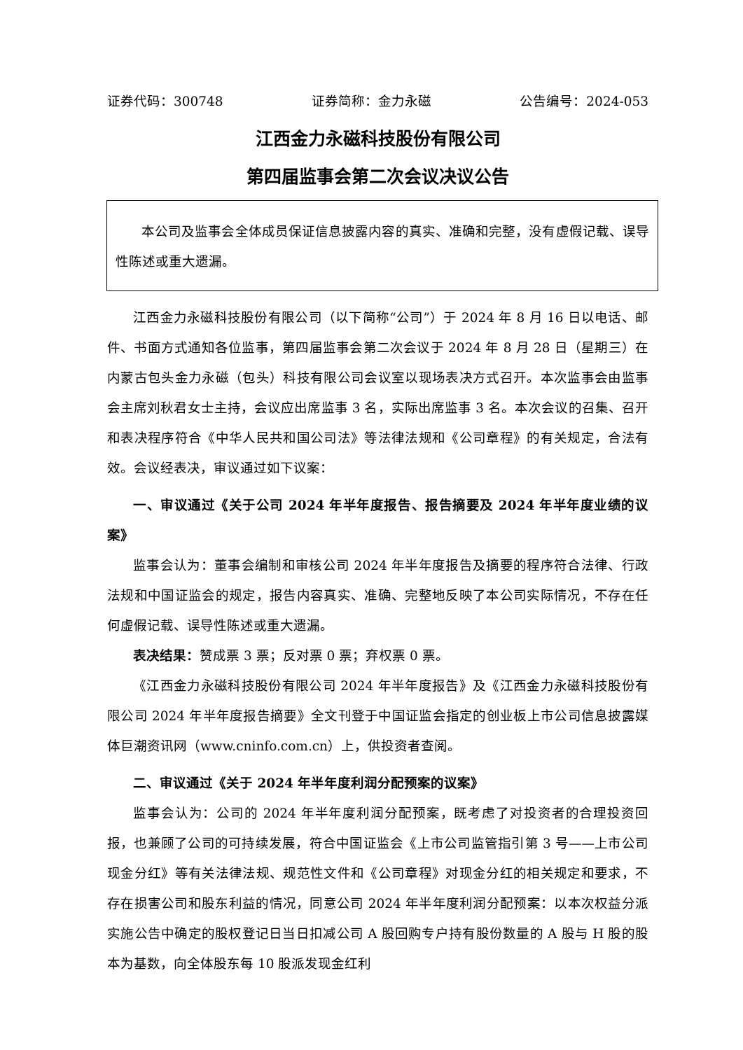证券代码：300748 证券简称：金力永磁 公告编号：2024-053
江西金力永磁科技股份有限公司
第四届监事会第二次会议决议公告
本公司及监事会全体成员保证信息披露内容的真实、准确和完整，没有虚假记载、误导性陈述或重大遗漏。
江西金力永磁科技股份有限公司（以下简称“公司”）于 2024 年 8 月 16 日以电话、邮件、书面方式通知各位监事，第四届监事会第二次会议于 2024 年 8 月 28 日（星期三）在内蒙古包头金力永磁（包头）科技有限公司会议室以现场表决方式召开。本次监事会由监事会主席刘秋君女士主持，会议应出席监事 3 名，实际出席监事 3 名。本次会议的召集、召开和表决程序符合《中华人民共和国公司法》等法律法规和《公司章程》的有关规定，合法有效。会议经表决，审议通过如下议案：
一、审议通过《关于公司 2024 年半年度报告、报告摘要及 2024 年半年度业绩的议案》
监事会认为：董事会编制和审核公司 2024 年半年度报告及摘要的程序符合法律、行政法规和中国证监会的规定，报告内容真实、准确、完整地反映了本公司实际情况，不存在任何虚假记载、误导性陈述或重大遗漏。
表决结果：赞成票 3 票；反对票 0 票；弃权票 0 票。
《江西金力永磁科技股份有限公司 2024 年半年度报告》及《江西金力永磁科技股份有限公司 2024 年半年度报告摘要》全文刊登于中国证监会指定的创业板上市公司信息披露媒体巨潮资讯网（www.cninfo.com.cn）上，供投资者查阅。
二、审议通过《关于 2024 年半年度利润分配预案的议案》
监事会认为：公司的 2024 年半年度利润分配预案，既考虑了对投资者的合理投资回报，也兼顾了公司的可持续发展，符合中国证监会《上市公司监管指引第 3 号——上市公司现金分红》等有关法律法规、规范性文件和《公司章程》对现金分红的相关规定和要求，不存在损害公司和股东利益的情况，同意公司 2024 年半年度利润分配预案：以本次权益分派实施公告中确定的股权登记日当日扣减公司 A 股回购专户持有股份数量的 A 股与 H 股的股本为基数，向全体股东每 10 股派发现金红利